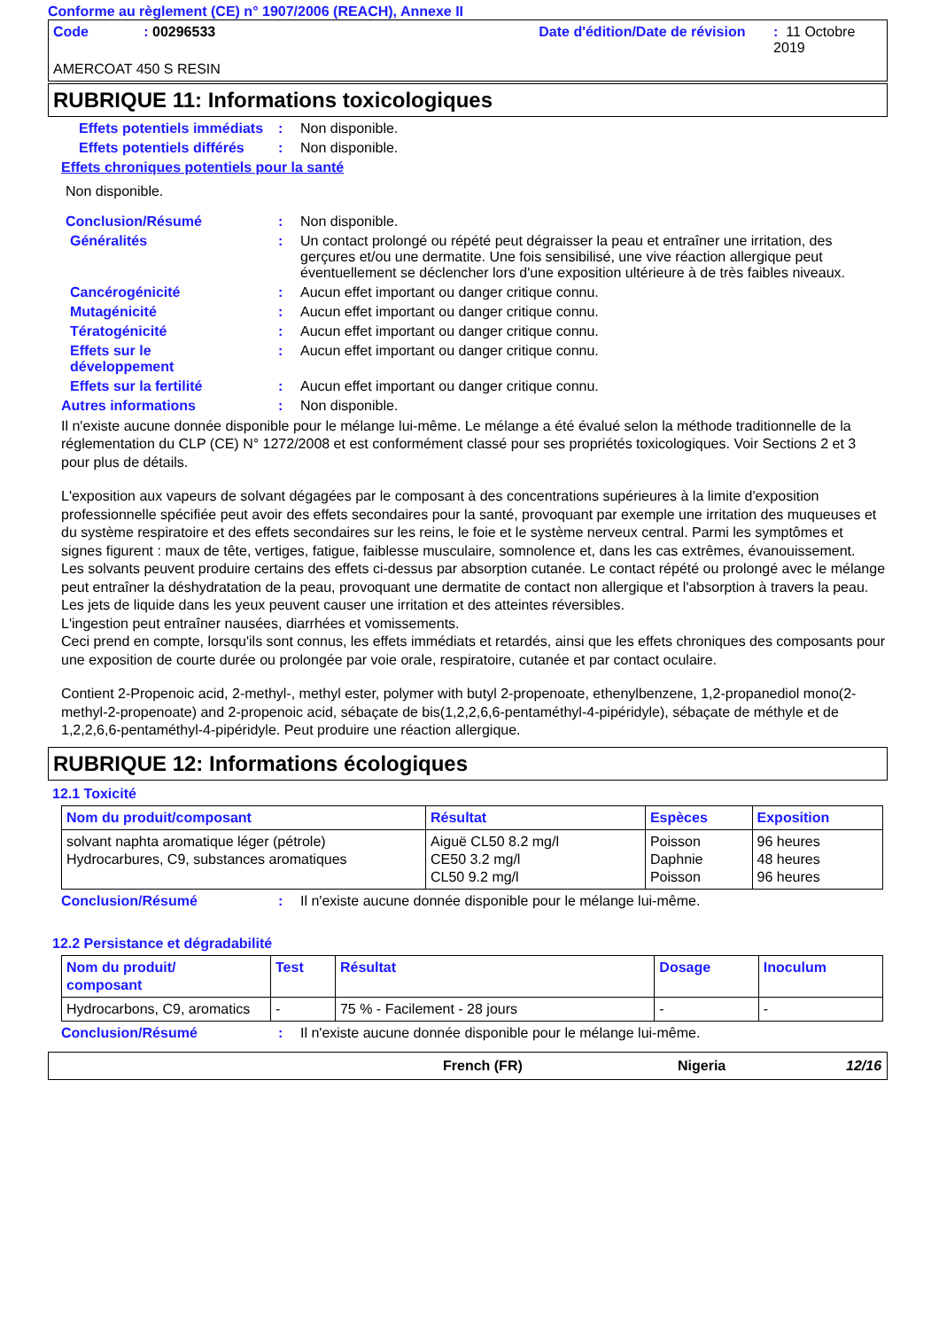Conforme au règlement (CE) n° 1907/2006 (REACH), Annexe II
Code: 00296533 Date d'édition/Date de révision: 11 Octobre 2019
AMERCOAT 450 S RESIN
RUBRIQUE 11: Informations toxicologiques
Effets potentiels immédiats: Non disponible.
Effets potentiels différés: Non disponible.
Effets chroniques potentiels pour la santé
Non disponible.
Conclusion/Résumé: Non disponible.
Généralités: Un contact prolongé ou répété peut dégraisser la peau et entraîner une irritation, des gerçures et/ou une dermatite. Une fois sensibilisé, une vive réaction allergique peut éventuellement se déclencher lors d'une exposition ultérieure à de très faibles niveaux.
Cancérogénicité: Aucun effet important ou danger critique connu.
Mutagénicité: Aucun effet important ou danger critique connu.
Tératogénicité: Aucun effet important ou danger critique connu.
Effets sur le
développement: Aucun effet important ou danger critique connu.
Effets sur la fertilité: Aucun effet important ou danger critique connu.
Autres informations: Non disponible.
Il n'existe aucune donnée disponible pour le mélange lui-même. Le mélange a été évalué selon la méthode traditionnelle de la réglementation du CLP (CE) N° 1272/2008 et est conformément classé pour ses propriétés toxicologiques. Voir Sections 2 et 3 pour plus de détails.
L'exposition aux vapeurs de solvant dégagées par le composant à des concentrations supérieures à la limite d'exposition professionnelle spécifiée peut avoir des effets secondaires pour la santé, provoquant par exemple une irritation des muqueuses et du système respiratoire et des effets secondaires sur les reins, le foie et le système nerveux central. Parmi les symptômes et signes figurent : maux de tête, vertiges, fatigue, faiblesse musculaire, somnolence et, dans les cas extrêmes, évanouissement.
Les solvants peuvent produire certains des effets ci-dessus par absorption cutanée. Le contact répété ou prolongé avec le mélange peut entraîner la déshydratation de la peau, provoquant une dermatite de contact non allergique et l'absorption à travers la peau.
Les jets de liquide dans les yeux peuvent causer une irritation et des atteintes réversibles.
L'ingestion peut entraîner nausées, diarrhées et vomissements.
Ceci prend en compte, lorsqu'ils sont connus, les effets immédiats et retardés, ainsi que les effets chroniques des composants pour une exposition de courte durée ou prolongée par voie orale, respiratoire, cutanée et par contact oculaire.
Contient 2-Propenoic acid, 2-methyl-, methyl ester, polymer with butyl 2-propenoate, ethenylbenzene, 1,2-propanediol mono(2-methyl-2-propenoate) and 2-propenoic acid, sébaçate de bis(1,2,2,6,6-pentaméthyl-4-pipéridyle), sébaçate de méthyle et de 1,2,2,6,6-pentaméthyl-4-pipéridyle. Peut produire une réaction allergique.
RUBRIQUE 12: Informations écologiques
12.1 Toxicité
| Nom du produit/composant | Résultat | Espèces | Exposition |
| --- | --- | --- | --- |
| solvant naphta aromatique léger (pétrole) Hydrocarbures, C9, substances aromatiques | Aiguë CL50 8.2 mg/l CE50 3.2 mg/l CL50 9.2 mg/l | Poisson Daphnie Poisson | 96 heures 48 heures 96 heures |
Conclusion/Résumé: Il n'existe aucune donnée disponible pour le mélange lui-même.
12.2 Persistance et dégradabilité
| Nom du produit/ composant | Test | Résultat | Dosage | Inoculum |
| --- | --- | --- | --- | --- |
| Hydrocarbons, C9, aromatics | - | 75 % - Facilement - 28 jours | - | - |
Conclusion/Résumé: Il n'existe aucune donnée disponible pour le mélange lui-même.
French (FR) Nigeria 12/16